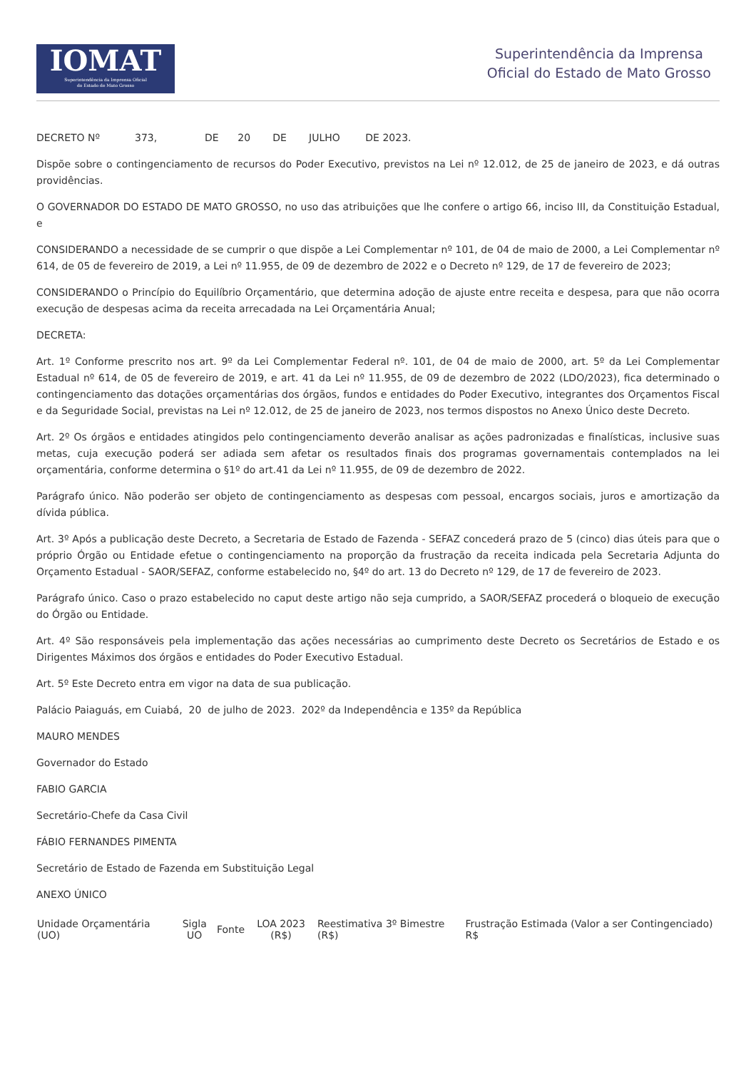IOMAT
Superintendência da Imprensa Oficial
do Estado de Mato Grosso
Superintendência da Imprensa
Oficial do Estado de Mato Grosso
DECRETO Nº 373, DE 20 DE JULHO DE 2023.
Dispõe sobre o contingenciamento de recursos do Poder Executivo, previstos na Lei nº 12.012, de 25 de janeiro de 2023, e dá outras providências.
O GOVERNADOR DO ESTADO DE MATO GROSSO, no uso das atribuições que lhe confere o artigo 66, inciso III, da Constituição Estadual, e
CONSIDERANDO a necessidade de se cumprir o que dispõe a Lei Complementar nº 101, de 04 de maio de 2000, a Lei Complementar nº 614, de 05 de fevereiro de 2019, a Lei nº 11.955, de 09 de dezembro de 2022 e o Decreto nº 129, de 17 de fevereiro de 2023;
CONSIDERANDO o Princípio do Equilíbrio Orçamentário, que determina adoção de ajuste entre receita e despesa, para que não ocorra execução de despesas acima da receita arrecadada na Lei Orçamentária Anual;
DECRETA:
Art. 1º Conforme prescrito nos art. 9º da Lei Complementar Federal nº. 101, de 04 de maio de 2000, art. 5º da Lei Complementar Estadual nº 614, de 05 de fevereiro de 2019, e art. 41 da Lei nº 11.955, de 09 de dezembro de 2022 (LDO/2023), fica determinado o contingenciamento das dotações orçamentárias dos órgãos, fundos e entidades do Poder Executivo, integrantes dos Orçamentos Fiscal e da Seguridade Social, previstas na Lei nº 12.012, de 25 de janeiro de 2023, nos termos dispostos no Anexo Único deste Decreto.
Art. 2º Os órgãos e entidades atingidos pelo contingenciamento deverão analisar as ações padronizadas e finalísticas, inclusive suas metas, cuja execução poderá ser adiada sem afetar os resultados finais dos programas governamentais contemplados na lei orçamentária, conforme determina o §1º do art.41 da Lei nº 11.955, de 09 de dezembro de 2022.
Parágrafo único. Não poderão ser objeto de contingenciamento as despesas com pessoal, encargos sociais, juros e amortização da dívida pública.
Art. 3º Após a publicação deste Decreto, a Secretaria de Estado de Fazenda - SEFAZ concederá prazo de 5 (cinco) dias úteis para que o próprio Órgão ou Entidade efetue o contingenciamento na proporção da frustração da receita indicada pela Secretaria Adjunta do Orçamento Estadual - SAOR/SEFAZ, conforme estabelecido no, §4º do art. 13 do Decreto nº 129, de 17 de fevereiro de 2023.
Parágrafo único. Caso o prazo estabelecido no caput deste artigo não seja cumprido, a SAOR/SEFAZ procederá o bloqueio de execução do Órgão ou Entidade.
Art. 4º São responsáveis pela implementação das ações necessárias ao cumprimento deste Decreto os Secretários de Estado e os Dirigentes Máximos dos órgãos e entidades do Poder Executivo Estadual.
Art. 5º Este Decreto entra em vigor na data de sua publicação.
Palácio Paiaguás, em Cuiabá, 20 de julho de 2023. 202º da Independência e 135º da República
MAURO MENDES
Governador do Estado
FABIO GARCIA
Secretário-Chefe da Casa Civil
FÁBIO FERNANDES PIMENTA
Secretário de Estado de Fazenda em Substituição Legal
ANEXO ÚNICO
| Unidade Orçamentária (UO) | Sigla UO | Fonte | LOA 2023 (R$) | Reestimativa 3º Bimestre (R$) | Frustração Estimada (Valor a ser Contingenciado) R$ |
| --- | --- | --- | --- | --- | --- |